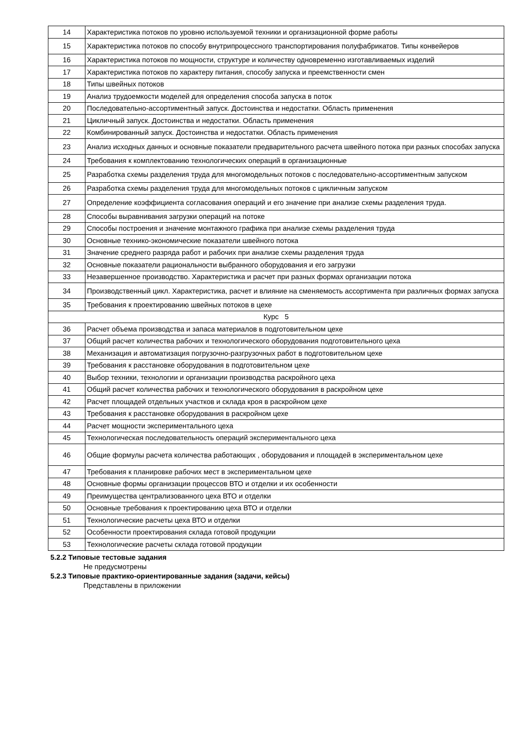| 14 | Характеристика потоков по уровню используемой техники и организационной форме работы |
| 15 | Характеристика потоков по способу внутрипроцессного транспортирования полуфабрикатов. Типы конвейеров |
| 16 | Характеристика потоков по мощности, структуре и количеству одновременно изготавливаемых изделий |
| 17 | Характеристика потоков по характеру питания, способу запуска и преемственности смен |
| 18 | Типы швейных потоков |
| 19 | Анализ трудоемкости моделей для определения способа запуска в поток |
| 20 | Последовательно-ассортиментный запуск. Достоинства и недостатки. Область применения |
| 21 | Цикличный запуск. Достоинства и недостатки. Область применения |
| 22 | Комбинированный запуск. Достоинства и недостатки. Область применения |
| 23 | Анализ исходных данных и основные показатели предварительного расчета швейного потока при разных способах запуска |
| 24 | Требования к комплектованию технологических операций в организационные |
| 25 | Разработка схемы разделения труда для многомодельных потоков с последовательно-ассортиментным запуском |
| 26 | Разработка схемы разделения труда для многомодельных потоков с цикличным запуском |
| 27 | Определение коэффициента согласования операций и его значение при анализе схемы разделения труда. |
| 28 | Способы выравнивания загрузки операций на потоке |
| 29 | Способы построения и значение монтажного графика при анализе схемы разделения труда |
| 30 | Основные технико-экономические показатели швейного потока |
| 31 | Значение среднего разряда работ и рабочих при анализе схемы разделения труда |
| 32 | Основные показатели рациональности выбранного оборудования и его загрузки |
| 33 | Незавершенное производство. Характеристика и расчет при разных формах организации потока |
| 34 | Производственный цикл. Характеристика, расчет и влияние на сменяемость ассортимента при различных формах запуска |
| 35 | Требования к проектированию швейных потоков в цехе |
| Курс 5 | |
| 36 | Расчет объема производства и запаса материалов в подготовительном цехе |
| 37 | Общий расчет количества рабочих и технологического оборудования подготовительного цеха |
| 38 | Механизация и автоматизация погрузочно-разгрузочных работ в подготовительном цехе |
| 39 | Требования к расстановке оборудования в подготовительном цехе |
| 40 | Выбор техники, технологии и организации производства раскройного цеха |
| 41 | Общий расчет количества рабочих и технологического оборудования в раскройном цехе |
| 42 | Расчет площадей отдельных участков и склада кроя в раскройном цехе |
| 43 | Требования к расстановке оборудования в раскройном цехе |
| 44 | Расчет мощности экспериментального цеха |
| 45 | Технологическая последовательность операций экспериментального цеха |
| 46 | Общие формулы расчета количества работающих , оборудования и площадей в экспериментальном цехе |
| 47 | Требования к планировке рабочих мест в экспериментальном цехе |
| 48 | Основные формы организации процессов ВТО и отделки и их особенности |
| 49 | Преимущества централизованного цеха ВТО и отделки |
| 50 | Основные требования к проектированию цеха ВТО и отделки |
| 51 | Технологические расчеты цеха ВТО и отделки |
| 52 | Особенности проектирования склада готовой продукции |
| 53 | Технологические расчеты склада готовой продукции |
5.2.2 Типовые тестовые задания
Не предусмотрены
5.2.3 Типовые практико-ориентированные задания (задачи, кейсы)
Представлены в приложении